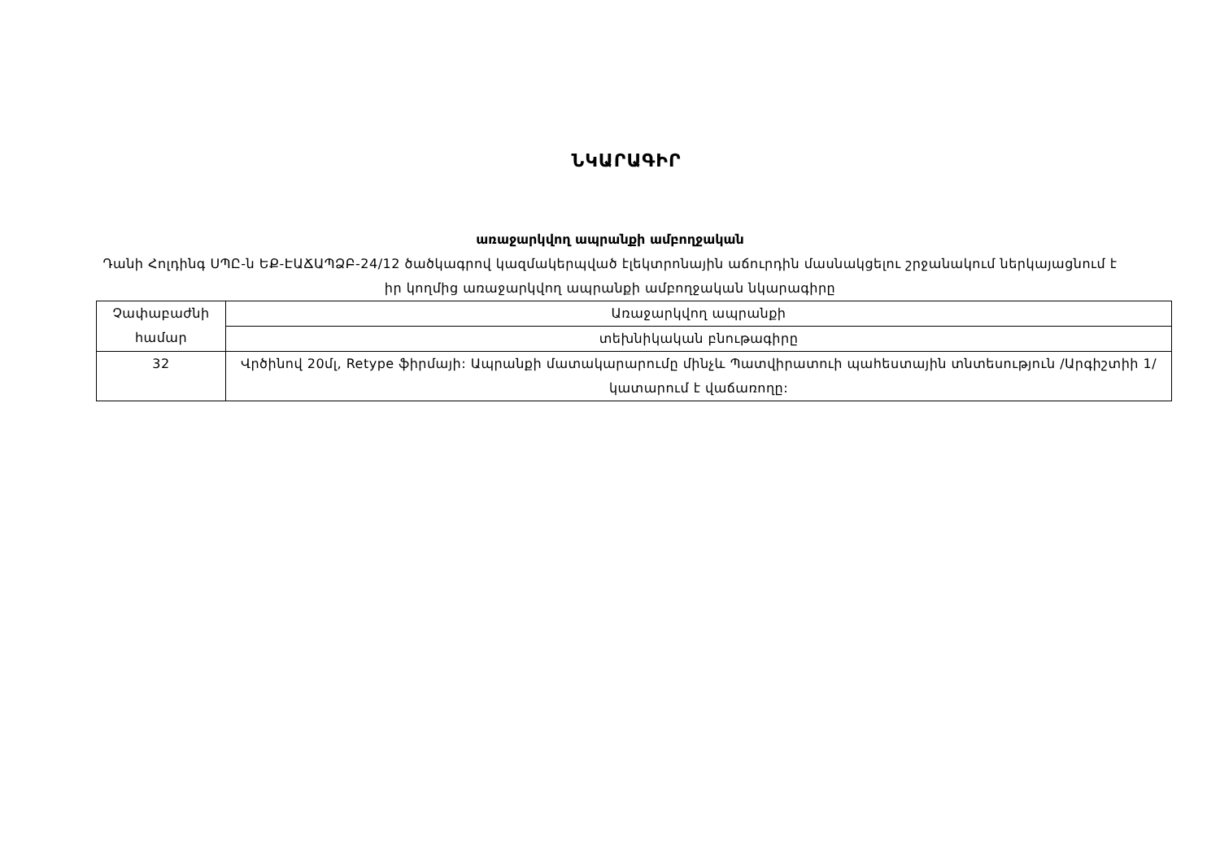ՆԿԱՐԱԳԻՐ
առաջարկվող ապրանքի ամբողջական
Դանի Հոլդինգ ՍՊԸ-ն ԵՔ-ԷԱՃԱՊՁԲ-24/12 ծածկագրով կազմակերպված էլեկտրոնային աճուրդին մասնակցելու շրջանակում ներկայացնում է իր կողմից առաջարկվող ապրանքի ամբողջական նկարագիրը
| Չափաբաժնի համար | Առաջարկվող ապրանքի |
| | տեխնիկական բնութագիրը |
| 32 | Վրծինով 20մլ, Retype ֆիրմայի: Ապրանքի մատակարարումը մինչև Պատվիրատուի պահեստային տնտեսություն /Արգիշտիի 1/ կատարում է վաճառողը: |